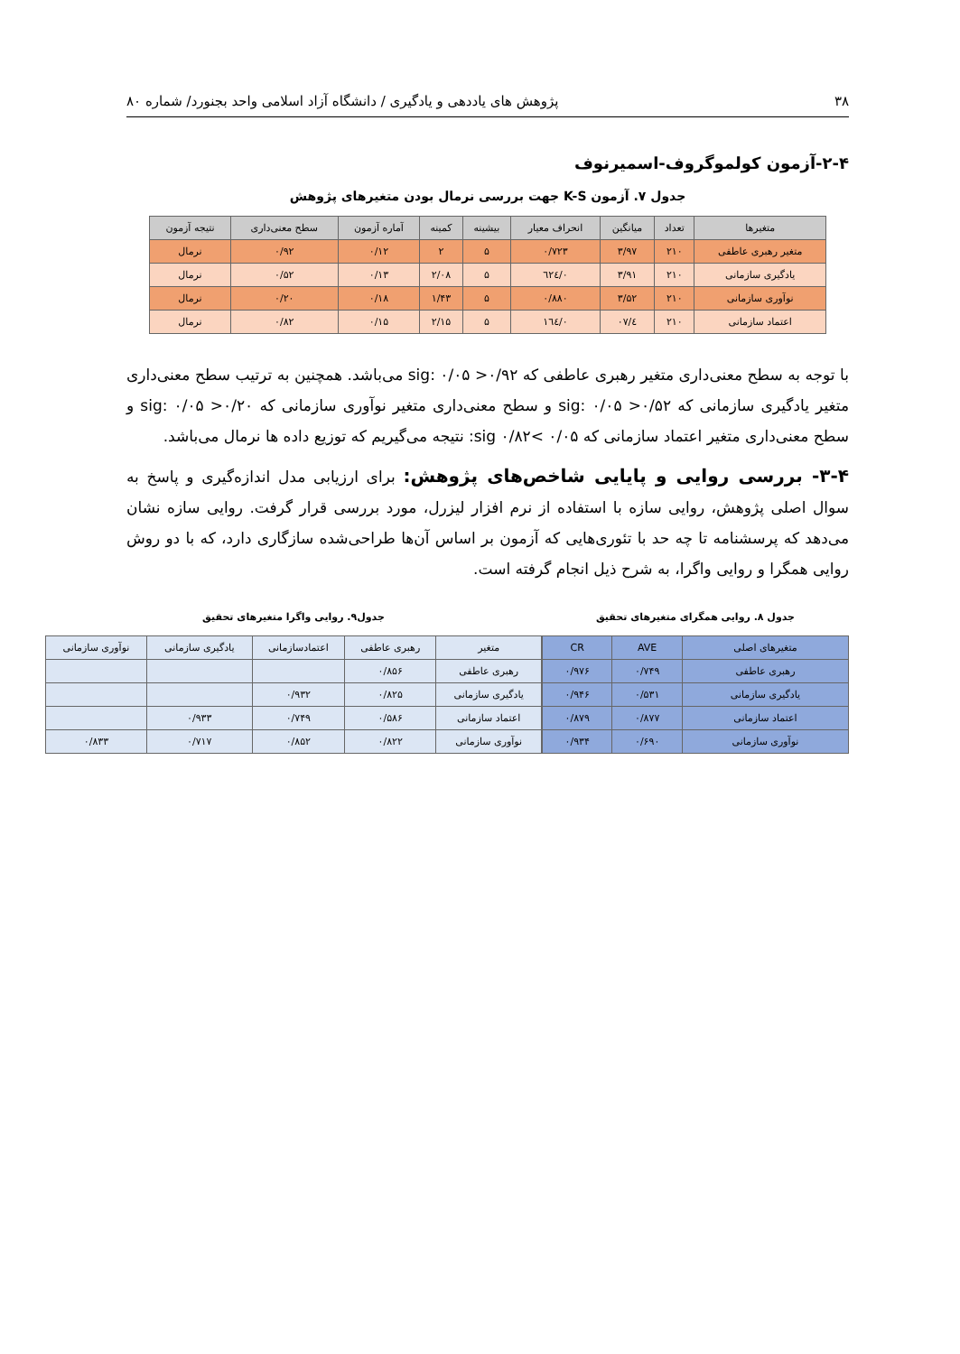۳۸ پژوهش های یاددهی و یادگیری / دانشگاه آزاد اسلامی واحد بجنورد/ شماره ۸۰
۲-۴-آزمون کولموگروف-اسمیرنوف
جدول ۷. آزمون K-S جهت بررسی نرمال بودن متغیرهای پژوهش
| متغیرها | تعداد | میانگین | انحراف معیار | بیشینه | کمینه | آماره آزمون | سطح معنی‌داری | نتیجه آزمون |
| --- | --- | --- | --- | --- | --- | --- | --- | --- |
| متغیر رهبری عاطفی | ۲۱۰ | ۳/۹۷ | ۰/۷۲۳ | ۵ | ۲ | ۰/۱۲ | ۰/۹۲ | نرمال |
| یادگیری سازمانی | ۲۱۰ | ۳/۹۱ | ۰/٦٢٤ | ۵ | ۲/۰۸ | ۰/۱۳ | ۰/۵۲ | نرمال |
| نوآوری سازمانی | ۲۱۰ | ۳/۵۲ | ۰/۸۸۰ | ۵ | ۱/۴۳ | ۰/۱۸ | ۰/۲۰ | نرمال |
| اعتماد سازمانی | ۲۱۰ | ٤/۰۷ | ۰/١٦٤ | ۵ | ۲/۱۵ | ۰/۱۵ | ۰/۸۲ | نرمال |
با توجه به سطح معنی‌داری متغیر رهبری عاطفی که sig: ۰/۰۵ >۰/۹۲ می‌باشد. همچنین به ترتیب سطح معنی‌داری متغیر یادگیری سازمانی که sig: ۰/۰۵ >۰/۵۲ و سطح معنی‌داری متغیر نوآوری سازمانی که sig: ۰/۰۵ >۰/۲۰ و سطح معنی‌داری متغیر اعتماد سازمانی که ۰/۰۵ >۰/۸۲ sig: نتیجه می‌گیریم که توزیع داده ها نرمال می‌باشد.
۳-۴- بررسی روایی و پایایی شاخص‌های پژوهش: برای ارزیابی مدل اندازه‌گیری و پاسخ به سوال اصلی پژوهش، روایی سازه با استفاده از نرم افزار لیزرل، مورد بررسی قرار گرفت. روایی سازه نشان می‌دهد که پرسشنامه تا چه حد با تئوری‌هایی که آزمون بر اساس آن‌ها طراحی‌شده سازگاری دارد، که با دو روش روایی همگرا و روایی واگرا، به شرح ذیل انجام گرفته است.
جدول ۸. روایی همگرای متغیرهای تحقیق
| متغیرهای اصلی | AVE | CR |
| --- | --- | --- |
| رهبری عاطفی | ۰/۷۴۹ | ۰/۹۷۶ |
| یادگیری سازمانی | ۰/۵۳۱ | ۰/۹۴۶ |
| اعتماد سازمانی | ۰/۸۷۷ | ۰/۸۷۹ |
| نوآوری سازمانی | ۰/۶۹۰ | ۰/۹۳۴ |
جدول۹. روایی واگرا متغیرهای تحقیق
| متغیر | رهبری عاطفی | اعتمادسازمانی | یادگیری سازمانی | نوآوری سازمانی |
| --- | --- | --- | --- | --- |
| رهبری عاطفی | ۰/۸۵۶ | | | |
| یادگیری سازمانی | ۰/۸۲۵ | ۰/۹۳۲ | | |
| اعتماد سازمانی | ۰/۵۸۶ | ۰/۷۴۹ | ۰/۹۳۳ | |
| نوآوری سازمانی | ۰/۸۲۲ | ۰/۸۵۲ | ۰/۷۱۷ | ۰/۸۳۳ |